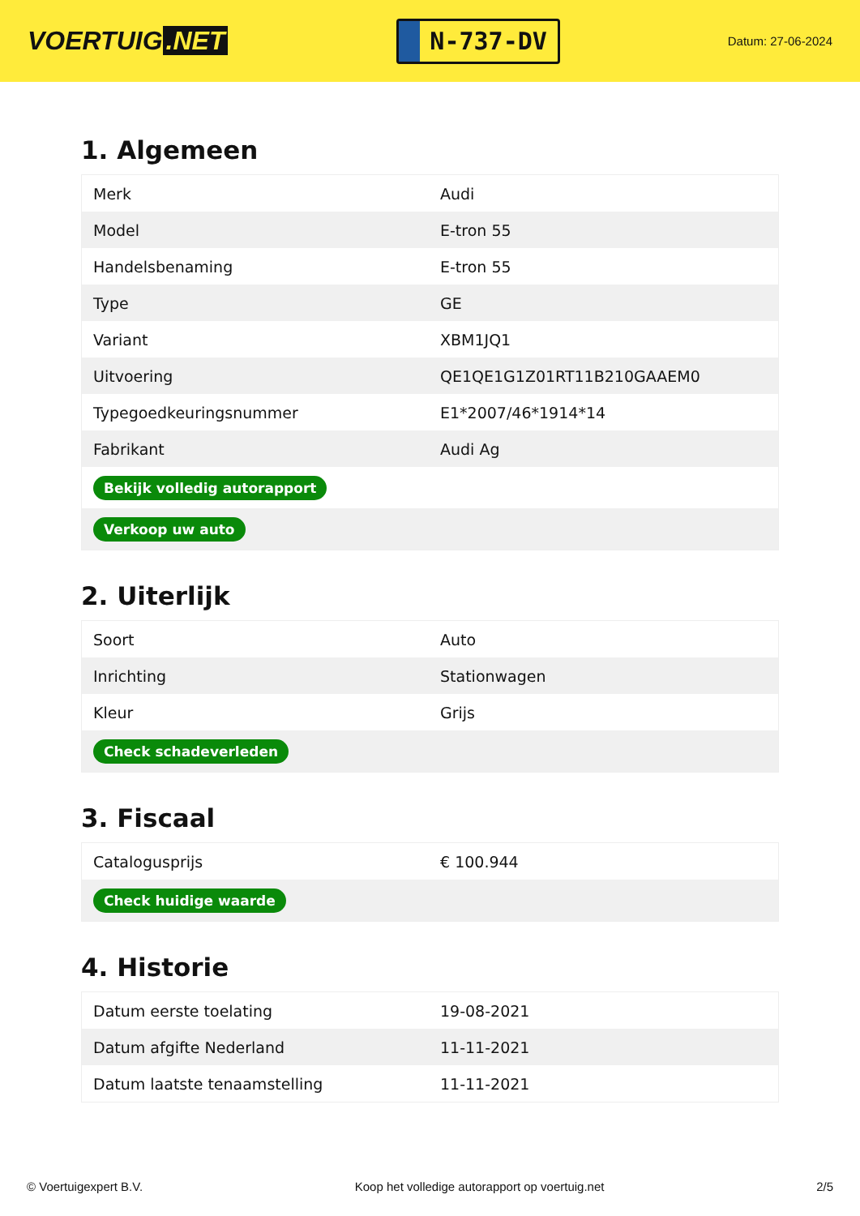VOERTUIG.NET
N-737-DV
Datum: 27-06-2024
1. Algemeen
| Merk | Audi |
| Model | E-tron 55 |
| Handelsbenaming | E-tron 55 |
| Type | GE |
| Variant | XBM1JQ1 |
| Uitvoering | QE1QE1G1Z01RT11B210GAAEM0 |
| Typegoedkeuringsnummer | E1*2007/46*1914*14 |
| Fabrikant | Audi Ag |
| Bekijk volledig autorapport | |
| Verkoop uw auto | |
2. Uiterlijk
| Soort | Auto |
| Inrichting | Stationwagen |
| Kleur | Grijs |
| Check schadeverleden | |
3. Fiscaal
| Catalogusprijs | € 100.944 |
| Check huidige waarde | |
4. Historie
| Datum eerste toelating | 19-08-2021 |
| Datum afgifte Nederland | 11-11-2021 |
| Datum laatste tenaamstelling | 11-11-2021 |
© Voertuigexpert B.V. Koop het volledige autorapport op voertuig.net 2/5